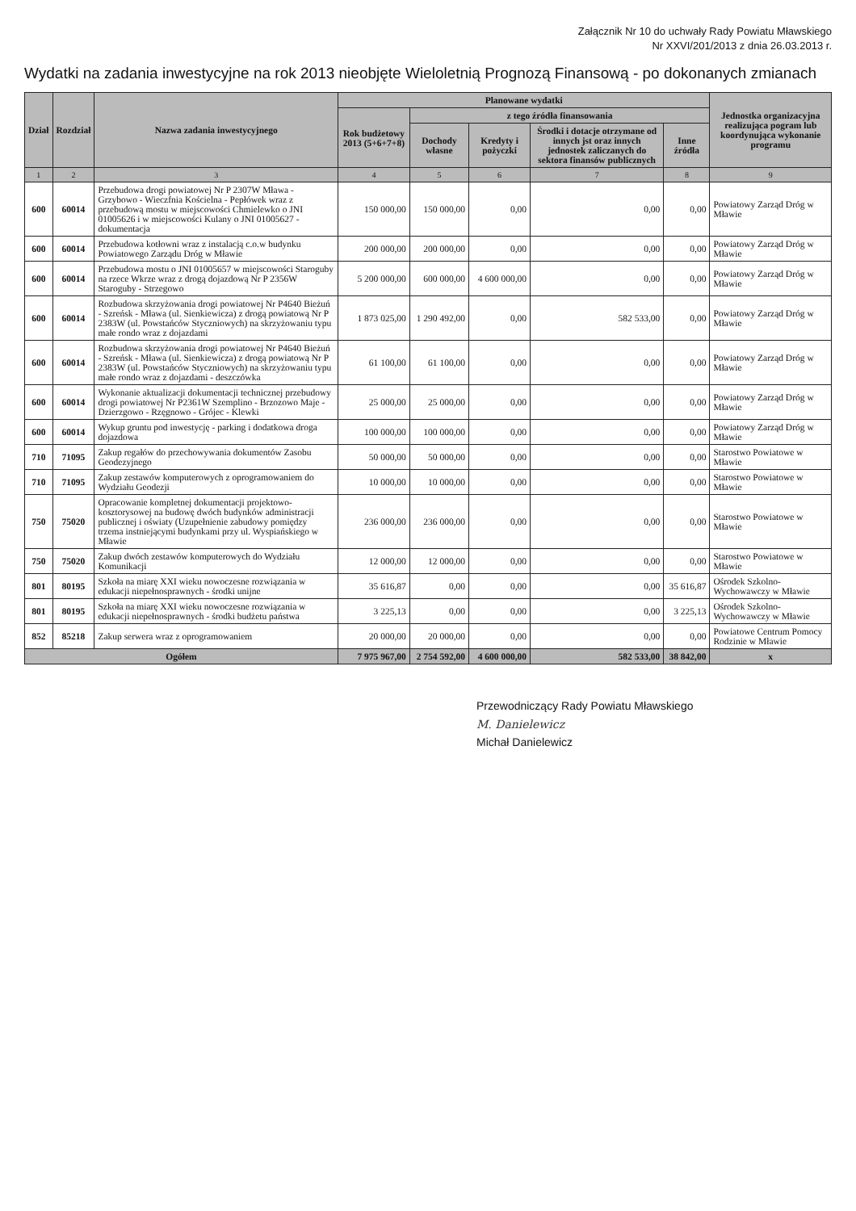Załącznik Nr 10 do uchwały Rady Powiatu Mławskiego
Nr XXVI/201/2013 z dnia 26.03.2013 r.
Wydatki na zadania inwestycyjne na rok 2013 nieobjęte Wieloletnią Prognozą Finansową - po dokonanych zmianach
| Dział | Rozdział | Nazwa zadania inwestycyjnego | Planowane wydatki | | | | | Jednostka organizacyjna realizująca pogram lub koordynująca wykonanie programu |
| --- | --- | --- | --- | --- | --- | --- | --- | --- |
| | | | Rok budżetowy 2013 (5+6+7+8) | z tego źródła finansowania | | | | |
| | | | | Dochody własne | Kredyty i pożyczki | Środki i dotacje otrzymane od innych jst oraz innych jednostek zaliczanych do sektora finansów publicznych | Inne źródła | |
| 1 | 2 | 3 | 4 | 5 | 6 | 7 | 8 | 9 |
| 600 | 60014 | Przebudowa drogi powiatowej Nr P 2307W Mława - Grzybowo - Wieczfnia Kościelna - Pepłówek wraz z przebudową mostu w miejscowości Chmielewko o JNI 01005626 i w miejscowości Kulany o JNI 01005627 - dokumentacja | 150 000,00 | 150 000,00 | 0,00 | 0,00 | 0,00 | Powiatowy Zarząd Dróg w Mławie |
| 600 | 60014 | Przebudowa kotłowni wraz z instalacją c.o.w budynku Powiatowego Zarządu Dróg w Mławie | 200 000,00 | 200 000,00 | 0,00 | 0,00 | 0,00 | Powiatowy Zarząd Dróg w Mławie |
| 600 | 60014 | Przebudowa mostu o JNI 01005657 w miejscowości Staroguby na rzece Wkrze wraz z drogą dojazdową Nr P 2356W Staroguby - Strzegowo | 5 200 000,00 | 600 000,00 | 4 600 000,00 | 0,00 | 0,00 | Powiatowy Zarząd Dróg w Mławie |
| 600 | 60014 | Rozbudowa skrzyżowania drogi powiatowej Nr P4640 Bieżuń - Szreńsk - Mława (ul. Sienkiewicza) z drogą powiatową Nr P 2383W (ul. Powstańców Styczniowych) na skrzyżowaniu typu małe rondo wraz z dojazdami | 1 873 025,00 | 1 290 492,00 | 0,00 | 582 533,00 | 0,00 | Powiatowy Zarząd Dróg w Mławie |
| 600 | 60014 | Rozbudowa skrzyżowania drogi powiatowej Nr P4640 Bieżuń - Szreńsk - Mława (ul. Sienkiewicza) z drogą powiatową Nr P 2383W (ul. Powstańców Styczniowych) na skrzyżowaniu typu małe rondo wraz z dojazdami - deszczówka | 61 100,00 | 61 100,00 | 0,00 | 0,00 | 0,00 | Powiatowy Zarząd Dróg w Mławie |
| 600 | 60014 | Wykonanie aktualizacji dokumentacji technicznej przebudowy drogi powiatowej Nr P2361W Szemplino - Brzozowo Maje - Dzierzgowo - Rzęgnowo - Grójec - Klewki | 25 000,00 | 25 000,00 | 0,00 | 0,00 | 0,00 | Powiatowy Zarząd Dróg w Mławie |
| 600 | 60014 | Wykup gruntu pod inwestycję - parking i dodatkowa droga dojazdowa | 100 000,00 | 100 000,00 | 0,00 | 0,00 | 0,00 | Powiatowy Zarząd Dróg w Mławie |
| 710 | 71095 | Zakup regałów do przechowywania dokumentów Zasobu Geodezyjnego | 50 000,00 | 50 000,00 | 0,00 | 0,00 | 0,00 | Starostwo Powiatowe w Mławie |
| 710 | 71095 | Zakup zestawów komputerowych z oprogramowaniem do Wydziału Geodezji | 10 000,00 | 10 000,00 | 0,00 | 0,00 | 0,00 | Starostwo Powiatowe w Mławie |
| 750 | 75020 | Opracowanie kompletnej dokumentacji projektowo-kosztorysowej na budowę dwóch budynków administracji publicznej i oświaty (Uzupełnienie zabudowy pomiędzy trzema instniejącymi budynkami przy ul. Wyspiańskiego w Mławie | 236 000,00 | 236 000,00 | 0,00 | 0,00 | 0,00 | Starostwo Powiatowe w Mławie |
| 750 | 75020 | Zakup dwóch zestawów komputerowych do Wydziału Komunikacji | 12 000,00 | 12 000,00 | 0,00 | 0,00 | 0,00 | Starostwo Powiatowe w Mławie |
| 801 | 80195 | Szkoła na miarę XXI wieku nowoczesne rozwiązania w edukacji niepełnosprawnych - środki unijne | 35 616,87 | 0,00 | 0,00 | 0,00 | 35 616,87 | Ośrodek Szkolno- Wychowawczy w Mławie |
| 801 | 80195 | Szkoła na miarę XXI wieku nowoczesne rozwiązania w edukacji niepełnosprawnych - środki budżetu państwa | 3 225,13 | 0,00 | 0,00 | 0,00 | 3 225,13 | Ośrodek Szkolno- Wychowawczy w Mławie |
| 852 | 85218 | Zakup serwera wraz z oprogramowaniem | 20 000,00 | 20 000,00 | 0,00 | 0,00 | 0,00 | Powiatowe Centrum Pomocy Rodzinie w Mławie |
| Ogółem | | | 7 975 967,00 | 2 754 592,00 | 4 600 000,00 | 582 533,00 | 38 842,00 | x |
Przewodniczący Rady Powiatu Mławskiego
M. Danielewicz
Michał Danielewicz